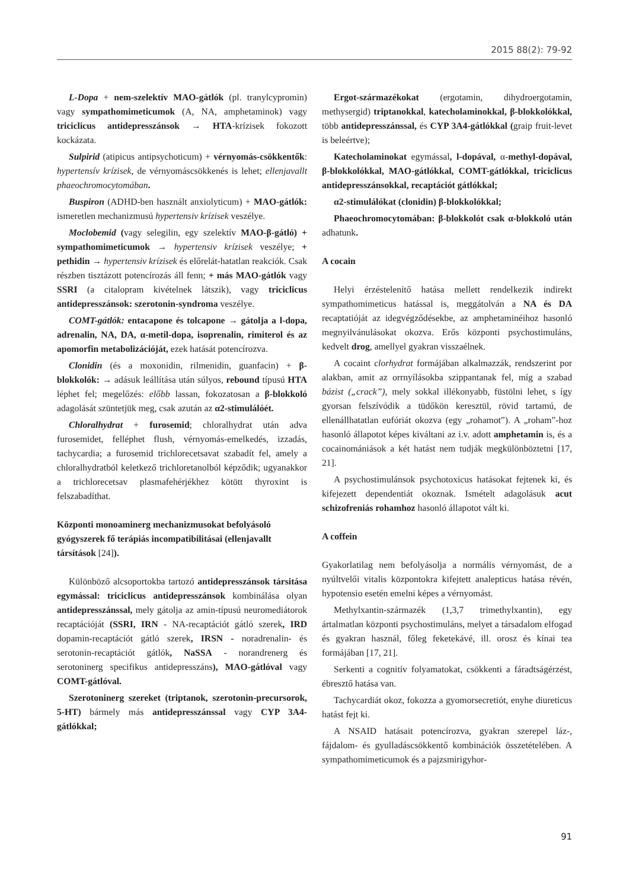2015 88(2): 79-92
L-Dopa + nem-szelektív MAO-gátlók (pl. tranylcypromin) vagy sympathomimeticumok (A, NA, amphetaminok) vagy triciclicus antidepresszánsok → HTA-krízisek fokozott kockázata.
Sulpirid (atipicus antipsychoticum) + vérnyomás-csökkentők: hypertensív krízisek, de vérnyomáscsökkenés is lehet; ellenjavallt phaeochromocytomában.
Buspiron (ADHD-ben használt anxiolyticum) + MAO-gátlók: ismeretlen mechanizmusú hypertensiv krízisek veszélye.
Moclobemid (vagy selegilin, egy szelektív MAO-β-gátló) + sympathomimeticumok → hypertensiv krízisek veszélye; + pethidin → hypertensiv krízisek és előrelát-hatatlan reakciók. Csak részben tisztázott potencírozás áll fenn; + más MAO-gátlók vagy SSRI (a citalopram kivételnek látszik), vagy triciclicus antidepresszánsok: szerotonin-syndroma veszélye.
COMT-gátlók: entacapone és tolcapone → gátolja a l-dopa, adrenalin, NA, DA, α-metil-dopa, isoprenalin, rimiterol és az apomorfin metabolizációját, ezek hatását potencírozva.
Clonidin (és a moxonidin, rilmenidin, guanfacin) + β-blokkolók: → adásuk leállítása után súlyos, rebound típusú HTA léphet fel; megelőzés: előbb lassan, fokozatosan a β-blokkoló adagolását szüntetjük meg, csak azután az α2-stimulálóét.
Chloralhydrat + furosemid; chloralhydrat után adva furosemidet, felléphet flush, vérnyomás-emelkedés, izzadás, tachycardia; a furosemid trichlorecetsavat szabadít fel, amely a chloralhydratból keletkező trichloretanolból képződik; ugyanakkor a trichlorecetsav plasmafehérjékhez kötött thyroxint is felszabadíthat.
Központi monoaminerg mechanizmusokat befolyásoló gyógyszerek fő terápiás incompatibilitásai (ellenjavallt társítások [24]).
Különböző alcsoportokba tartozó antidepresszánsok társitása egymással: triciclicus antidepresszánsok kombinálása olyan antidepresszánssal, mely gátolja az amin-típusú neuromediátorok recaptációját (SSRI, IRN - NA-recaptációt gátló szerek, IRD dopamin-recaptációt gátló szerek, IRSN - noradrenalin- és serotonin-recaptációt gátlók, NaSSA - norandrenerg és serotoninerg specifikus antidepresszáns), MAO-gátlóval vagy COMT-gátlóval.
Szerotoninerg szereket (triptanok, szerotonin-precursorok, 5-HT) bármely más antidepresszánssal vagy CYP 3A4-gátlókkal;
Ergot-származékokat (ergotamin, dihydroergotamin, methysergid) triptanokkal, katecholaminokkal, β-blokkolókkal, több antidepresszánssal, és CYP 3A4-gátlókkal (graip fruit-levet is beleértve);
Katecholaminokat egymással, l-dopával, α-methyl-dopával, β-blokkolókkal, MAO-gátlókkal, COMT-gátlókkal, triciclicus antidepresszánsokkal, recaptációt gátlókkal;
α2-stimulálókat (clonidin) β-blokkolókkal;
Phaeochromocytomában: β-blokkolót csak α-blokkoló után adhatunk.
A cocain
Helyi érzéstelenítő hatása mellett rendelkezik indirekt sympathomimeticus hatással is, meggátolván a NA és DA recaptatióját az idegvégződésekbe, az amphetaminéihoz hasonló megnyilvánulásokat okozva. Erős központi psychostimuláns, kedvelt drog, amellyel gyakran visszaélnek.
A cocaint clorhydrat formájában alkalmazzák, rendszerint por alakban, amit az orrnyílásokba szippantanak fel, míg a szabad bázist („crack”), mely sokkal illékonyabb, füstölni lehet, s így gyorsan felszívódik a tüdőkön keresztül, rövid tartamú, de ellenállhatatlan eufóriát okozva (egy „rohamot”). A „roham”-hoz hasonló állapotot képes kiváltani az i.v. adott amphetamin is, és a cocainomániások a két hatást nem tudják megkülönböztetni [17, 21].
A psychostimulánsok psychotoxicus hatásokat fejtenek ki, és kifejezett dependentiát okoznak. Ismételt adagolásuk acut schizofreniás rohamhoz hasonló állapotot vált ki.
A coffein
Gyakorlatilag nem befolyásolja a normális vérnyomást, de a nyúltvelői vitalis központokra kifejtett analepticus hatása révén, hypotensio esetén emelni képes a vérnyomást.
Methylxantin-származék (1,3,7 trimethylxantin), egy ártalmatlan központi psychostimuláns, melyet a társadalom elfogad és gyakran használ, főleg feketekávé, ill. orosz és kínai tea formájában [17, 21].
Serkenti a cognitív folyamatokat, csökkenti a fáradtságérzést, ébresztő hatása van.
Tachycardiát okoz, fokozza a gyomorsecretiót, enyhe diureticus hatást fejt ki.
A NSAID hatásait potencírozva, gyakran szerepel láz-, fájdalom- és gyulladáscsökkentő kombinációk összetételében. A sympathomimeticumok és a pajzsmirigyhor-
91